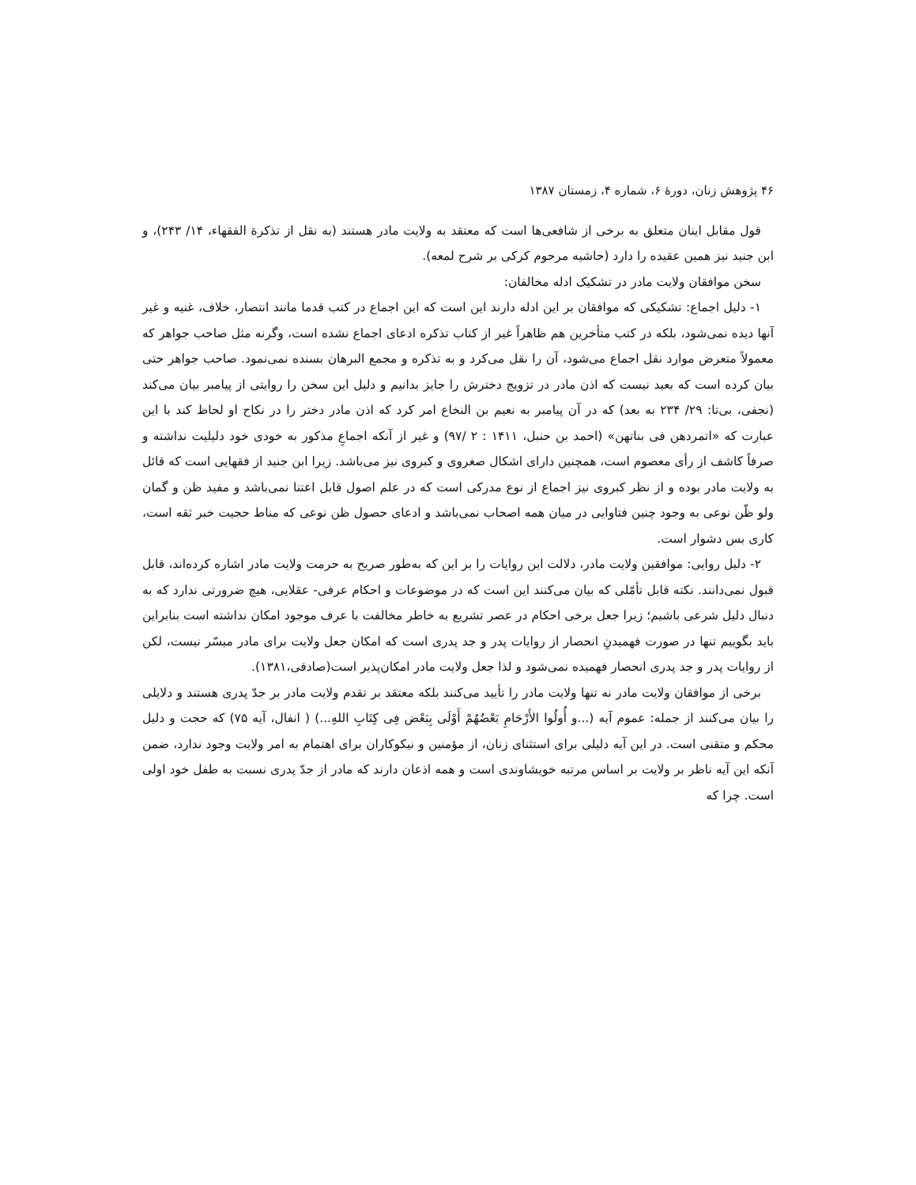۴۶ پژوهش زنان، دورهٔ ۶، شماره ۴، زمستان ۱۳۸۷
قول مقابل اینان متعلق به برخی از شافعی‌ها است که معتقد به ولایت مادر هستند (به نقل از تذکرة الفقهاء، ۱۴/ ۲۴۳)، و ابن جنید نیز همین عقیده را دارد (حاشیه مرحوم کرکی بر شرح لمعه).
سخن موافقان ولایت مادر در تشکیک ادله مخالفان:
۱- دلیل اجماع: تشکیکی که موافقان بر این ادله دارند این است که این اجماع در کتب قدما مانند انتصار، خلاف، غنیه و غیر آنها دیده نمی‌شود، بلکه در کتب متأخرین هم ظاهراً غیر از کتاب تذکره ادعای اجماع نشده است، وگرنه مثل صاحب جواهر که معمولاً متعرض موارد نقل اجماع می‌شود، آن را نقل می‌کرد و به تذکره و مجمع البرهان بسنده نمی‌نمود. صاحب جواهر حتی بیان کرده است که بعید نیست که اذن مادر در تزویج دخترش را جایز بدانیم و دلیل این سخن را روایتی از پیامبر بیان می‌کند (نجفی، بی‌تا: ۲۹/ ۲۳۴ به بعد) که در آن پیامبر به نعیم بن النخاع امر کرد که اذن مادر دختر را در نکاح او لحاظ کند با این عبارت که «اتمردهن فی بناتهن» (احمد بن حنبل، ۱۴۱۱ : ۲ /۹۷) و غیر از آنکه اجماعِ مذکور به خودی خود دلیلیت نداشته و صرفاً کاشف از رأی معصوم است، همچنین دارای اشکال صغروی و کبروی نیز می‌باشد. زیرا ابن جنید از فقهایی است که قائل به ولایت مادر بوده و از نظر کبروی نیز اجماع از نوع مدرکی است که در علم اصول قابل اعتنا نمی‌باشد و مفید ظن و گمان ولو ظّن نوعی به وجود چنین فتاوایی در میان همه اصحاب نمی‌باشد و ادعای حصول ظن نوعی که مناط حجیت خبر ثقه است، کاری بس دشوار است.
۲- دلیل روایی: موافقین ولایت مادر، دلالت این روایات را بر این که به‌طور صریح به حرمت ولایت مادر اشاره کرده‌اند، قابل قبول نمی‌دانند. نکته قابل تأمّلی که بیان می‌کنند این است که در موضوعات و احکام عرفی- عقلایی، هیچ ضرورتی ندارد که به دنبال دلیل شرعی باشیم؛ زیرا جعل برخی احکام در عصر تشریع به خاطر مخالفت با عرف موجود امکان نداشته است بنابراین باید بگوییم تنها در صورت فهمیدنِ انحصار از روایات پدر و جد پدری است که امکان جعل ولایت برای مادر میسّر نیست، لکن از روایات پدر و جد پدری انحصار فهمیده نمی‌شود و لذا جعل ولایت مادر امکان‌پذیر است(صادقی،۱۳۸۱).
برخی از موافقان ولایت مادر نه تنها ولایت مادر را تأیید می‌کنند بلکه معتقد بر تقدم ولایت مادر بر جدّ پدری هستند و دلایلی را بیان می‌کنند از جمله: عموم آیه (...و أُولُوا الأَرْحَامِ بَعْضُهُمْ أَوْلَى بِبَعْض فِى كِتَابِ اللهِ...) ( انفال، آیه ۷۵) که حجت و دلیل محکم و متقنی است. در این آیه دلیلی برای استثنای زنان، از مؤمنین و نیکوکاران برای اهتمام به امر ولایت وجود ندارد، ضمن آنکه این آیه ناظر بر ولایت بر اساس مرتبه خویشاوندی است و همه اذعان دارند که مادر از جدّ پدری نسبت به طفل خود اولی است. چرا که